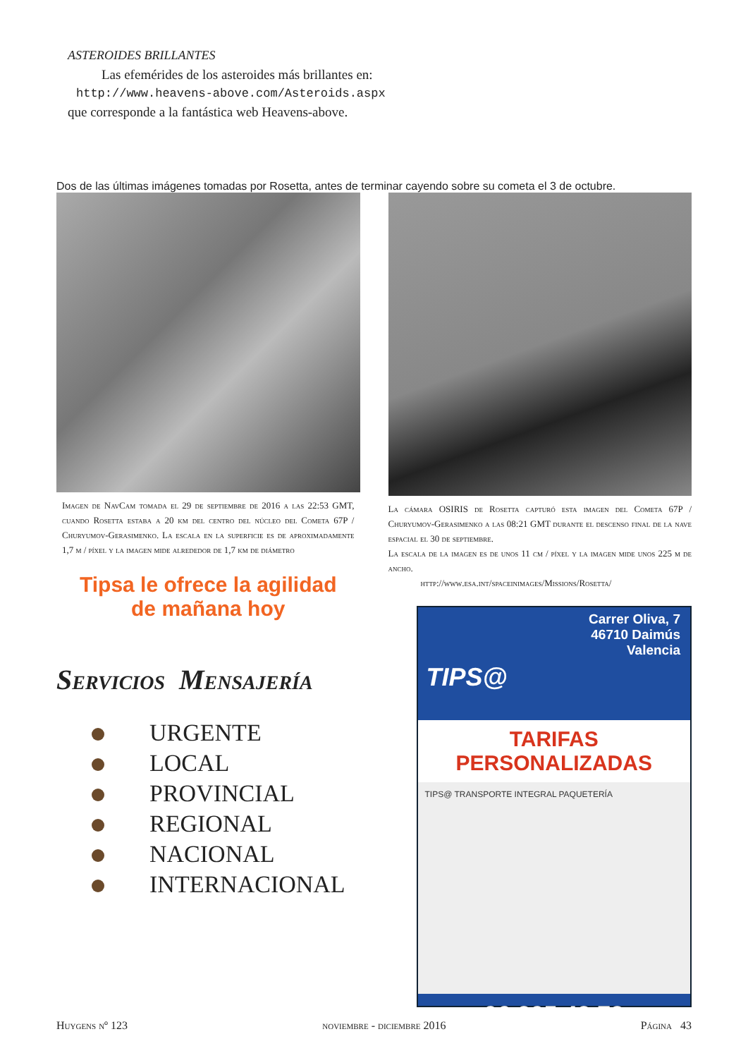ASTEROIDES BRILLANTES
Las efemérides de los asteroides más brillantes en:
http://www.heavens-above.com/Asteroids.aspx
que corresponde a la fantástica web Heavens-above.
Dos de las últimas imágenes tomadas por Rosetta, antes de terminar cayendo sobre su cometa el 3 de octubre.
Imagen de NavCam tomada el 29 de septiembre de 2016 a las 22:53 GMT, cuando Rosetta estaba a 20 km del centro del núcleo del Cometa 67P / Churyumov-Gerasimenko. La escala en la superficie es de aproximadamente 1,7 m / píxel y la imagen mide alrededor de 1,7 km de diámetro
Tipsa le ofrece la agilidad
de mañana hoy
Servicios Mensajería
URGENTE
LOCAL
PROVINCIAL
REGIONAL
NACIONAL
INTERNACIONAL
La cámara OSIRIS de Rosetta capturó esta imagen del Cometa 67P / Churyumov-Gerasimenko a las 08:21 GMT durante el descenso final de la nave espacial el 30 de septiembre.
La escala de la imagen es de unos 11 cm / píxel y la imagen mide unos 225 m de ancho.
http://www.esa.int/spaceinimages/Missions/Rosetta/
Carrer Oliva, 7
46710 Daimús
Valencia
TIPS@
TARIFAS PERSONALIZADAS
TIPS@ TRANSPORTE INTEGRAL PAQUETERÍA
96 295 42 78
Huygens nº 123 noviembre - diciembre 2016 Página 43